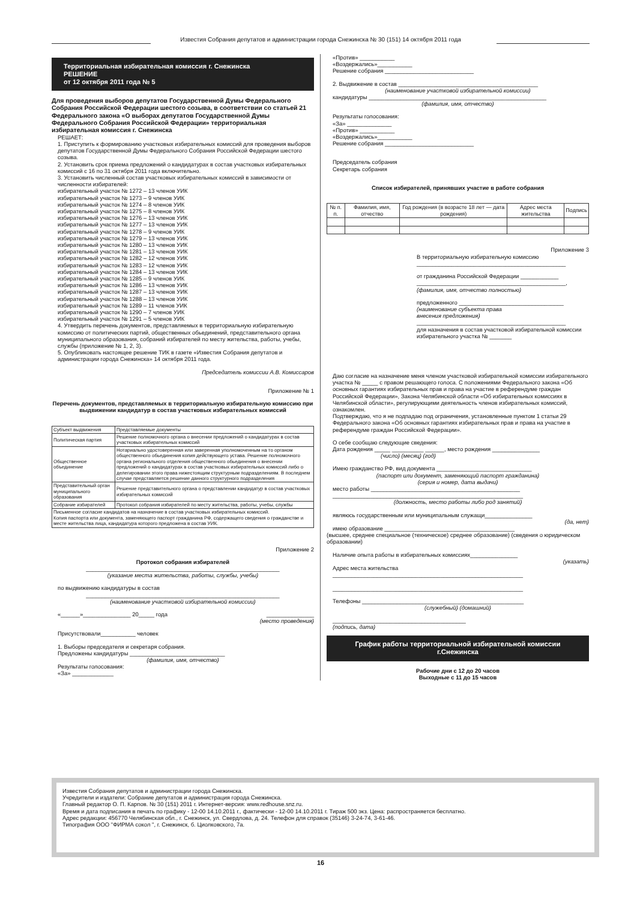Известия Собрания депутатов и администрации города Снежинска № 30 (151) 14 октября 2011 года
Территориальная избирательная комиссия г. Снежинска
РЕШЕНИЕ
от 12 октября 2011 года № 5
Для проведения выборов депутатов Государственной Думы Федерального Собрания Российской Федерации шестого созыва, в соответствии со статьей 21 Федерального закона «О выборах депутатов Государственной Думы Федерального Собрания Российской Федерации» территориальная избирательная комиссия г. Снежинска
РЕШАЕТ:
1. Приступить к формированию участковых избирательных комиссий для проведения выборов депутатов Государственной Думы Федерального Собрания Российской Федерации шестого созыва.
2. Установить срок приема предложений о кандидатурах в состав участковых избирательных комиссий с 16 по 31 октября 2011 года включительно.
3. Установить численный состав участковых избирательных комиссий в зависимости от численности избирателей:
избирательный участок № 1272 – 13 членов УИК
избирательный участок № 1273 – 9 членов УИК
избирательный участок № 1274 – 8 членов УИК
избирательный участок № 1275 – 8 членов УИК
избирательный участок № 1276 – 13 членов УИК
избирательный участок № 1277 – 13 членов УИК
избирательный участок № 1278 – 9 членов УИК
избирательный участок № 1279 – 13 членов УИК
избирательный участок № 1280 – 13 членов УИК
избирательный участок № 1281 – 13 членов УИК
избирательный участок № 1282 – 12 членов УИК
избирательный участок № 1283 – 12 членов УИК
избирательный участок № 1284 – 13 членов УИК
избирательный участок № 1285 – 9 членов УИК
избирательный участок № 1286 – 13 членов УИК
избирательный участок № 1287 – 13 членов УИК
избирательный участок № 1288 – 13 членов УИК
избирательный участок № 1289 – 11 членов УИК
избирательный участок № 1290 – 7 членов УИК
избирательный участок № 1291 – 5 членов УИК
4. Утвердить перечень документов, представляемых в территориальную избирательную комиссию от политических партий, общественных обьединений, представительного органа муниципального образования, собраний избирателей по месту жительства, работы, учебы, службы (приложение № 1, 2, 3).
5. Опубликовать настоящее решение ТИК в газете «Известия Собрания депутатов и администрации города Снежинска» 14 октября 2011 года.
Председатель комиссии А.В. Комиссаров
Приложение № 1
Перечень документов, представляемых в территориальную избирательную комиссию при выдвижении кандидатур в состав участковых избирательных комиссий
| Субъект выдвижения | Представляемые документы |
| --- | --- |
| Политическая партия | Решение полномочного органа о внесении предложений о кандидатурах в состав участковых избирательных комиссий |
| Общественное объединение | Нотариально удостоверенная или заверенная уполномоченным на то органом общественного обьединения копия действующего устава. Решение полномочного органа регионального отделения общественного обьединения о внесении предложений о кандидатурах в состав участковых избирательных комиссий либо о делегировании этого права нижестоящим структурным подразделениям. В последнем случае представляется решение данного структурного подразделения |
| Представительный орган муниципального образования | Решение представительного органа о представлении кандидатур в состав участковых избирательных комиссий |
| Собрание избирателей | Протокол собрания избирателей по месту жительства, работы, учебы, службы |
| Письменное согласие кандидатов на назначение в состав участковых избирательных комиссий. Копия паспорта или документа, заменяющего паспорт гражданина РФ, содержащего сведения о гражданстве и месте жительства лица, кандидатура которого предложена в состав УИК. | |
Приложение 2
Протокол собрания избирателей
_____________________________________________________________
(указание места жительства, работы, службы, учебы)
по выдвижению кандидатуры в состав
_____________________________________________________________
(наименование участковой избирательной комиссии)
«______»_______________ 20_____ года _______________
(место проведения)
Присутствовали___________ человек
1. Выборы председателя и секретаря собрания.
Предложены кандидатуры ______________________________
(фамилия, имя, отчество)
Результаты голосования:
«За» _____________
«Против» ___________
«Воздержались»___________
Решение собрания ____________________________
2. Выдвижение в состав ____________________________________________
(наименование участковой избирательной комиссии)
кандидатуры ________________________________________________________
(фамилия, имя, отчество)
Результаты голосования:
«За» ______________
«Против» ___________
«Воздержались»___________
Решение собрания ____________________________
Председатель собрания
Секретарь собрания
Список избирателей, принявших участие в работе собрания
| № п. п. | Фамилия, имя, отчество | Год рождения (в возрасте 18 лет — дата рождения) | Адрес места жительства | Подпись |
| --- | --- | --- | --- | --- |
Приложение 3
В территориальную избирательную комиссию
_______________________________________________
от гражданина Российской Федерации ____________
_______________________________________________,
(фамилия, имя, отчество полностью)
предложенного _________________________________
(наименование субъекта права
внесения предложения)
_______________________________________________
для назначения в состав участковой избирательной комиссии избирательного участка № _______
Даю согласие на назначение меня членом участковой избирательной комиссии избирательного участка № _____ с правом решающего голоса. С положениями Федерального закона «Об основных гарантиях избирательных прав и права на участие в референдуме граждан Российской Федерации», Закона Челябинской области «Об избирательных комиссиях в Челябинской области», регулирующими деятельность членов избирательных комиссий, ознакомлен.
Подтверждаю, что я не подпадаю под ограничения, установленные пунктом 1 статьи 29 Федерального закона «Об основных гарантиях избирательных прав и права на участие в референдуме граждан Российской Федерации».
О себе сообщаю следующие сведения:
Дата рождения _____ __________ ______, место рождения _______________
(число) (месяц) (год)
Имею гражданство РФ, вид документа ______________________________
(паспорт или документ, заменяющий паспорт гражданина)
(серия и номер, дата выдачи)
место работы _______________________________________________
____________________________________________________________
(должность, место работы либо род занятий)
являюсь государственным или муниципальным служащи_______________
(да, нет)
имею образование _________________________________________
(высшее, среднее специальное (техническое) среднее образование) (сведения о юридическом образовании)
Наличие опыта работы в избирательных комиссиях_______________
(указать)
Адрес места жительства
____________________________________________________________
____________________________________________________________
Телефоны ___________________________________________________
(служебный) (домашний)
__________________________________________
(подпись, дата)
График работы территориальной избирательной комиссии г.Снежинска
Рабочие дни с 12 до 20 часов
Выходные с 11 до 15 часов
Известия Собрания депутатов и администрации города Снежинска.
Учредители и издатели: Собрание депутатов и администрация города Снежинска.
Главный редактор О. П. Карпов. № 30 (151) 2011 г. Интернет-версия: www.redhouse.snz.ru.
Время и дата подписания в печать по графику - 12-00 14.10.2011 г., фактически - 12-00 14.10.2011 г. Тираж 500 экз. Цена: распространяется бесплатно.
Адрес редакции: 456770 Челябинская обл., г. Снежинск, ул. Свердлова, д. 24. Телефон для справок (35146) 3-24-74, 3-61-46.
Типография ООО "ФИРМА сокол ", г. Снежинск, б. Циолковского, 7а.
16